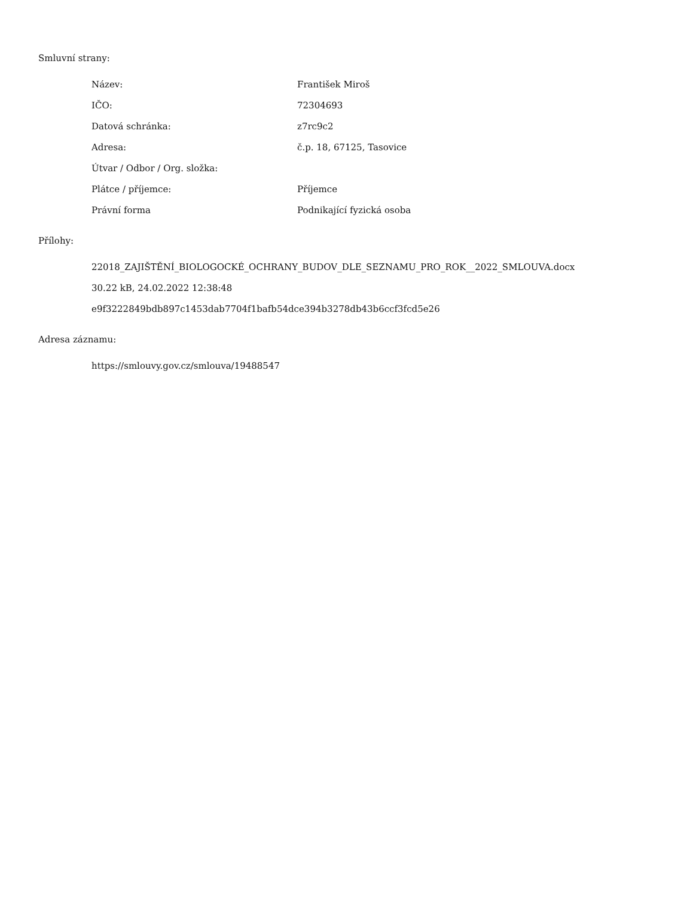Smluvní strany:
| Název: | František Miroš |
| IČO: | 72304693 |
| Datová schránka: | z7rc9c2 |
| Adresa: | č.p. 18, 67125, Tasovice |
| Útvar / Odbor / Org. složka: | |
| Plátce / příjemce: | Příjemce |
| Právní forma | Podnikající fyzická osoba |
Přílohy:
22018_ZAJIŠTĚNÍ_BIOLOGOCKÉ_OCHRANY_BUDOV_DLE_SEZNAMU_PRO_ROK__2022_SMLOUVA.docx
30.22 kB, 24.02.2022 12:38:48
e9f3222849bdb897c1453dab7704f1bafb54dce394b3278db43b6ccf3fcd5e26
Adresa záznamu:
https://smlouvy.gov.cz/smlouva/19488547